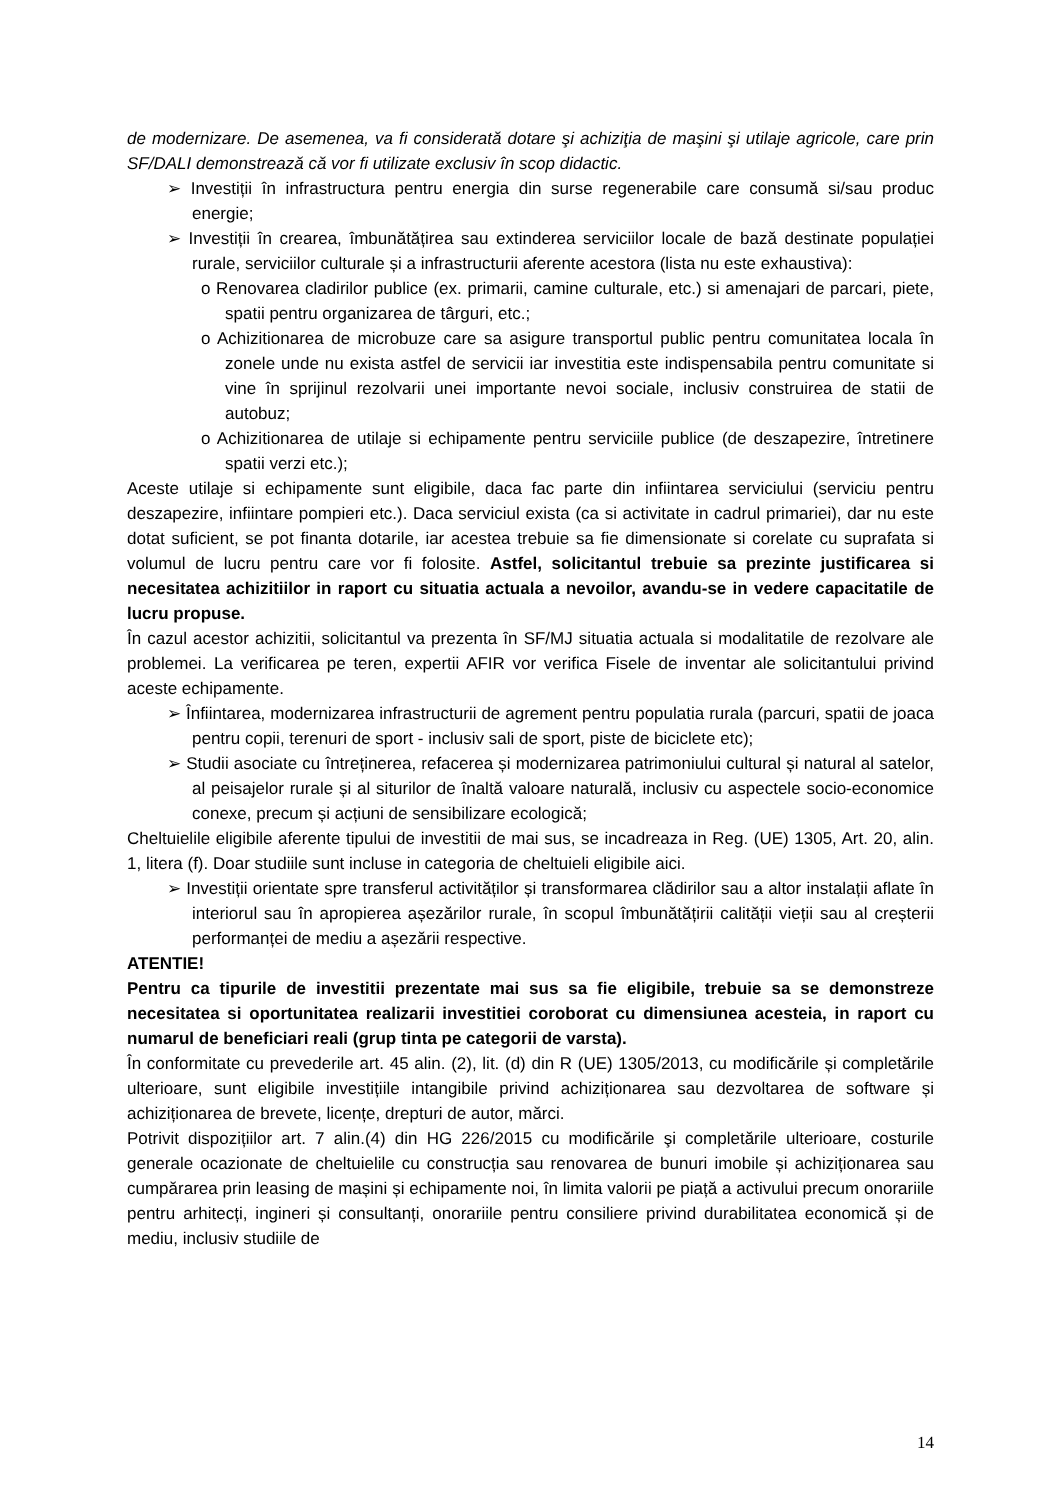de modernizare. De asemenea, va fi considerată dotare şi achiziţia de maşini şi utilaje agricole, care prin SF/DALI demonstrează că vor fi utilizate exclusiv în scop didactic.
➢ Investiții în infrastructura pentru energia din surse regenerabile care consumă si/sau produc energie;
➢ Investiții în crearea, îmbunătățirea sau extinderea serviciilor locale de bază destinate populației rurale, serviciilor culturale și a infrastructurii aferente acestora (lista nu este exhaustiva):
o Renovarea cladirilor publice (ex. primarii, camine culturale, etc.) si amenajari de parcari, piete, spatii pentru organizarea de târguri, etc.;
o Achizitionarea de microbuze care sa asigure transportul public pentru comunitatea locala în zonele unde nu exista astfel de servicii iar investitia este indispensabila pentru comunitate si vine în sprijinul rezolvarii unei importante nevoi sociale, inclusiv construirea de statii de autobuz;
o Achizitionarea de utilaje si echipamente pentru serviciile publice (de deszapezire, întretinere spatii verzi etc.);
Aceste utilaje si echipamente sunt eligibile, daca fac parte din infiintarea serviciului (serviciu pentru deszapezire, infiintare pompieri etc.). Daca serviciul exista (ca si activitate in cadrul primariei), dar nu este dotat suficient, se pot finanta dotarile, iar acestea trebuie sa fie dimensionate si corelate cu suprafata si volumul de lucru pentru care vor fi folosite. Astfel, solicitantul trebuie sa prezinte justificarea si necesitatea achizitiilor in raport cu situatia actuala a nevoilor, avandu-se in vedere capacitatile de lucru propuse.
În cazul acestor achizitii, solicitantul va prezenta în SF/MJ situatia actuala si modalitatile de rezolvare ale problemei. La verificarea pe teren, expertii AFIR vor verifica Fisele de inventar ale solicitantului privind aceste echipamente.
➢ Înfiintarea, modernizarea infrastructurii de agrement pentru populatia rurala (parcuri, spatii de joaca pentru copii, terenuri de sport - inclusiv sali de sport, piste de biciclete etc);
➢ Studii asociate cu întreținerea, refacerea și modernizarea patrimoniului cultural și natural al satelor, al peisajelor rurale și al siturilor de înaltă valoare naturală, inclusiv cu aspectele socio-economice conexe, precum și acțiuni de sensibilizare ecologică;
Cheltuielile eligibile aferente tipului de investitii de mai sus, se incadreaza in Reg. (UE) 1305, Art. 20, alin. 1, litera (f). Doar studiile sunt incluse in categoria de cheltuieli eligibile aici.
➢ Investiții orientate spre transferul activităților și transformarea clădirilor sau a altor instalații aflate în interiorul sau în apropierea așezărilor rurale, în scopul îmbunătățirii calității vieții sau al creșterii performanței de mediu a așezării respective.
ATENTIE!
Pentru ca tipurile de investitii prezentate mai sus sa fie eligibile, trebuie sa se demonstreze necesitatea si oportunitatea realizarii investitiei coroborat cu dimensiunea acesteia, in raport cu numarul de beneficiari reali (grup tinta pe categorii de varsta).
În conformitate cu prevederile art. 45 alin. (2), lit. (d) din R (UE) 1305/2013, cu modificările și completările ulterioare, sunt eligibile investițiile intangibile privind achiziționarea sau dezvoltarea de software și achiziționarea de brevete, licențe, drepturi de autor, mărci.
Potrivit dispozițiilor art. 7 alin.(4) din HG 226/2015 cu modificările şi completările ulterioare, costurile generale ocazionate de cheltuielile cu construcția sau renovarea de bunuri imobile și achiziționarea sau cumpărarea prin leasing de mașini și echipamente noi, în limita valorii pe piață a activului precum onorariile pentru arhitecți, ingineri și consultanți, onorariile pentru consiliere privind durabilitatea economică și de mediu, inclusiv studiile de
14